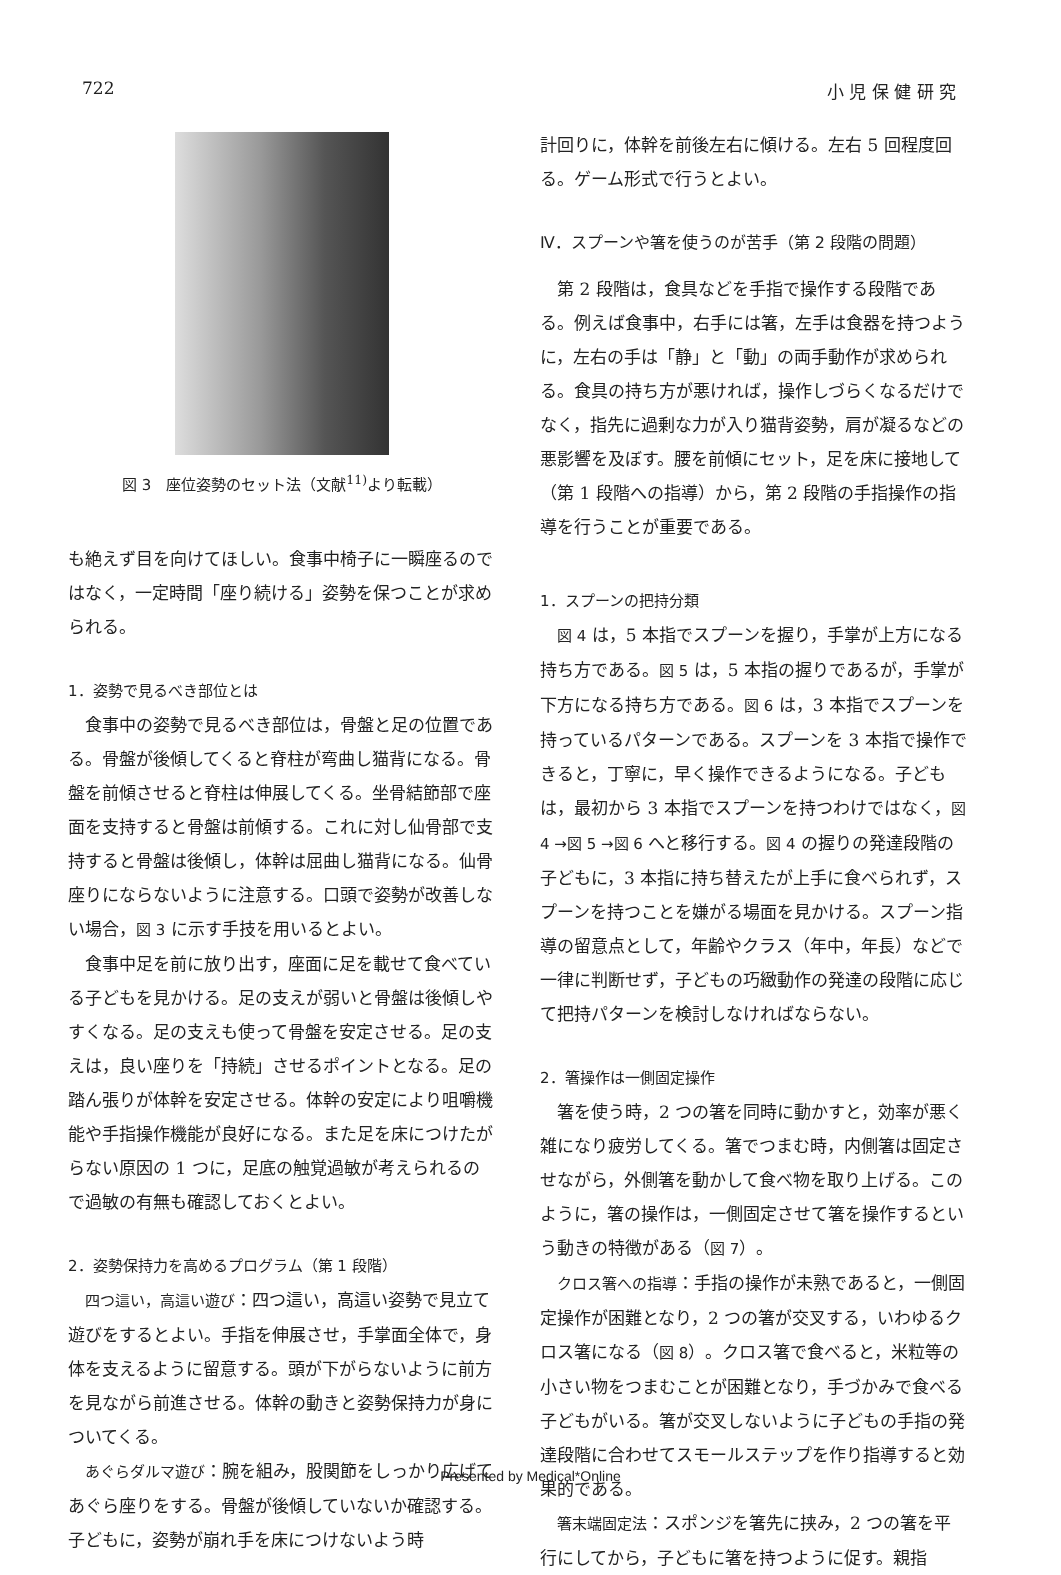722 小 児 保 健 研 究
図 3　座位姿勢のセット法（文献<sup>11)</sup>より転載）
も絶えず目を向けてほしい。食事中椅子に一瞬座るのではなく，一定時間「座り続ける」姿勢を保つことが求められる。
1．姿勢で見るべき部位とは
食事中の姿勢で見るべき部位は，骨盤と足の位置である。骨盤が後傾してくると脊柱が弯曲し猫背になる。骨盤を前傾させると脊柱は伸展してくる。坐骨結節部で座面を支持すると骨盤は前傾する。これに対し仙骨部で支持すると骨盤は後傾し，体幹は屈曲し猫背になる。仙骨座りにならないように注意する。口頭で姿勢が改善しない場合，図 3 に示す手技を用いるとよい。
食事中足を前に放り出す，座面に足を載せて食べている子どもを見かける。足の支えが弱いと骨盤は後傾しやすくなる。足の支えも使って骨盤を安定させる。足の支えは，良い座りを「持続」させるポイントとなる。足の踏ん張りが体幹を安定させる。体幹の安定により咀嚼機能や手指操作機能が良好になる。また足を床につけたがらない原因の 1 つに，足底の触覚過敏が考えられるので過敏の有無も確認しておくとよい。
2．姿勢保持力を高めるプログラム（第 1 段階）
四つ這い，高這い遊び：四つ這い，高這い姿勢で見立て遊びをするとよい。手指を伸展させ，手掌面全体で，身体を支えるように留意する。頭が下がらないように前方を見ながら前進させる。体幹の動きと姿勢保持力が身についてくる。
あぐらダルマ遊び：腕を組み，股関節をしっかり広げてあぐら座りをする。骨盤が後傾していないか確認する。子どもに，姿勢が崩れ手を床につけないよう時
計回りに，体幹を前後左右に傾ける。左右 5 回程度回る。ゲーム形式で行うとよい。
Ⅳ．スプーンや箸を使うのが苦手（第 2 段階の問題）
第 2 段階は，食具などを手指で操作する段階である。例えば食事中，右手には箸，左手は食器を持つように，左右の手は「静」と「動」の両手動作が求められる。食具の持ち方が悪ければ，操作しづらくなるだけでなく，指先に過剰な力が入り猫背姿勢，肩が凝るなどの悪影響を及ぼす。腰を前傾にセット，足を床に接地して（第 1 段階への指導）から，第 2 段階の手指操作の指導を行うことが重要である。
1．スプーンの把持分類
図 4 は，5 本指でスプーンを握り，手掌が上方になる持ち方である。図 5 は，5 本指の握りであるが，手掌が下方になる持ち方である。図 6 は，3 本指でスプーンを持っているパターンである。スプーンを 3 本指で操作できると，丁寧に，早く操作できるようになる。子どもは，最初から 3 本指でスプーンを持つわけではなく，図 4 →図 5 →図 6 へと移行する。図 4 の握りの発達段階の子どもに，3 本指に持ち替えたが上手に食べられず，スプーンを持つことを嫌がる場面を見かける。スプーン指導の留意点として，年齢やクラス（年中，年長）などで一律に判断せず，子どもの巧緻動作の発達の段階に応じて把持パターンを検討しなければならない。
2．箸操作は一側固定操作
箸を使う時，2 つの箸を同時に動かすと，効率が悪く雑になり疲労してくる。箸でつまむ時，内側箸は固定させながら，外側箸を動かして食べ物を取り上げる。このように，箸の操作は，一側固定させて箸を操作するという動きの特徴がある（図 7）。
クロス箸への指導：手指の操作が未熟であると，一側固定操作が困難となり，2 つの箸が交叉する，いわゆるクロス箸になる（図 8）。クロス箸で食べると，米粒等の小さい物をつまむことが困難となり，手づかみで食べる子どもがいる。箸が交叉しないように子どもの手指の発達段階に合わせてスモールステップを作り指導すると効果的である。
箸末端固定法：スポンジを箸先に挟み，2 つの箸を平行にしてから，子どもに箸を持つように促す。親指
Presented by Medical*Online